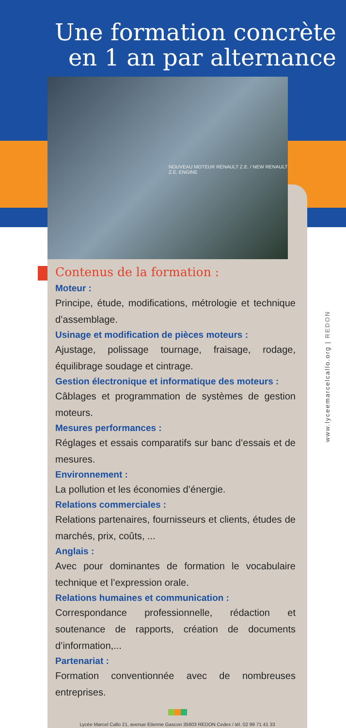Une formation concrète
en 1 an par alternance
NOUVEAU MOTEUR RENAULT Z.E. / NEW RENAULT Z.E. ENGINE
Contenus de la formation :
Moteur :
Principe, étude, modifications, métrologie et technique d’assemblage.
Usinage et modification de pièces moteurs :
Ajustage, polissage tournage, fraisage, rodage, équilibrage soudage et cintrage.
Gestion électronique et informatique des moteurs :
Câblages et programmation de systèmes de gestion moteurs.
Mesures performances :
Réglages et essais comparatifs sur banc d’essais et de mesures.
Environnement :
La pollution et les économies d’énergie.
Relations commerciales :
Relations partenaires, fournisseurs et clients, études de marchés, prix, coûts, ...
Anglais :
Avec pour dominantes de formation le vocabulaire technique et l’expression orale.
Relations humaines et communication :
Correspondance professionnelle, rédaction et soutenance de rapports, création de documents d’information,...
Partenariat :
Formation conventionnée avec de nombreuses entreprises.
Lycée Marcel Callo 21, avenue Etienne Gascon 35603 REDON Cedex / tél. 02 99 71 41 33
www.lyceemarcelcallo.org | REDON